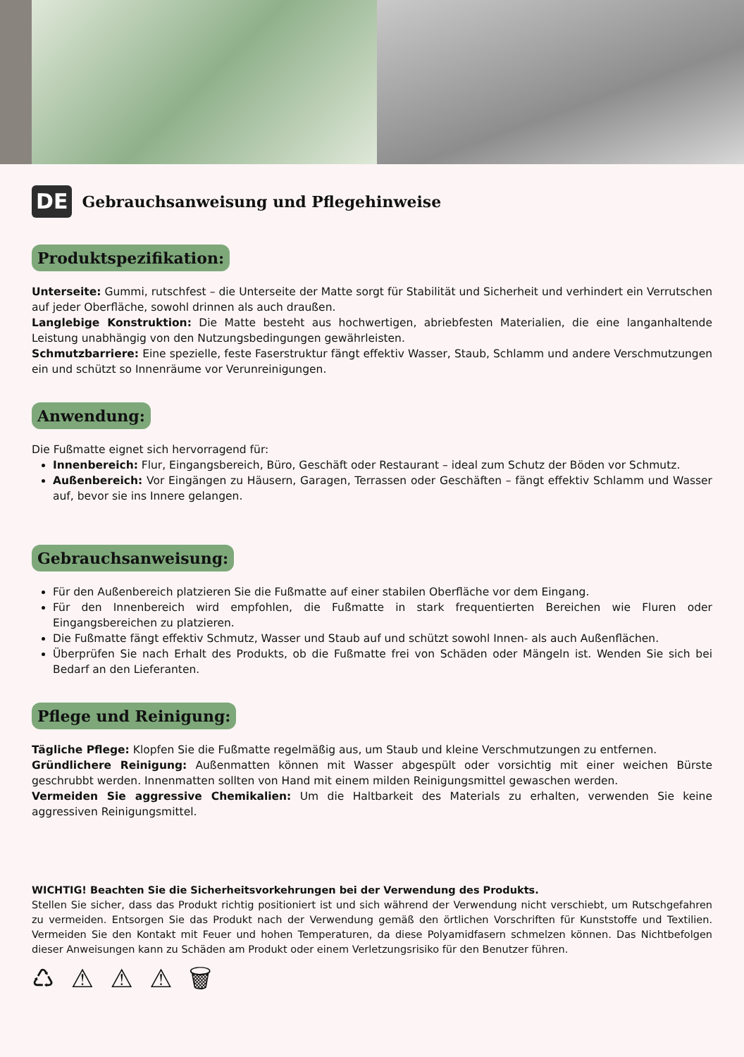DE
Gebrauchsanweisung und Pflegehinweise
Produktspezifikation:
Unterseite: Gummi, rutschfest – die Unterseite der Matte sorgt für Stabilität und Sicherheit und verhindert ein Verrutschen auf jeder Oberfläche, sowohl drinnen als auch draußen.
Langlebige Konstruktion: Die Matte besteht aus hochwertigen, abriebfesten Materialien, die eine langanhaltende Leistung unabhängig von den Nutzungsbedingungen gewährleisten.
Schmutzbarriere: Eine spezielle, feste Faserstruktur fängt effektiv Wasser, Staub, Schlamm und andere Verschmutzungen ein und schützt so Innenräume vor Verunreinigungen.
Anwendung:
Die Fußmatte eignet sich hervorragend für:
Innenbereich: Flur, Eingangsbereich, Büro, Geschäft oder Restaurant – ideal zum Schutz der Böden vor Schmutz.
Außenbereich: Vor Eingängen zu Häusern, Garagen, Terrassen oder Geschäften – fängt effektiv Schlamm und Wasser auf, bevor sie ins Innere gelangen.
Gebrauchsanweisung:
Für den Außenbereich platzieren Sie die Fußmatte auf einer stabilen Oberfläche vor dem Eingang.
Für den Innenbereich wird empfohlen, die Fußmatte in stark frequentierten Bereichen wie Fluren oder Eingangsbereichen zu platzieren.
Die Fußmatte fängt effektiv Schmutz, Wasser und Staub auf und schützt sowohl Innen- als auch Außenflächen.
Überprüfen Sie nach Erhalt des Produkts, ob die Fußmatte frei von Schäden oder Mängeln ist. Wenden Sie sich bei Bedarf an den Lieferanten.
Pflege und Reinigung:
Tägliche Pflege: Klopfen Sie die Fußmatte regelmäßig aus, um Staub und kleine Verschmutzungen zu entfernen.
Gründlichere Reinigung: Außenmatten können mit Wasser abgespült oder vorsichtig mit einer weichen Bürste geschrubbt werden. Innenmatten sollten von Hand mit einem milden Reinigungsmittel gewaschen werden.
Vermeiden Sie aggressive Chemikalien: Um die Haltbarkeit des Materials zu erhalten, verwenden Sie keine aggressiven Reinigungsmittel.
WICHTIG! Beachten Sie die Sicherheitsvorkehrungen bei der Verwendung des Produkts.
Stellen Sie sicher, dass das Produkt richtig positioniert ist und sich während der Verwendung nicht verschiebt, um Rutschgefahren zu vermeiden. Entsorgen Sie das Produkt nach der Verwendung gemäß den örtlichen Vorschriften für Kunststoffe und Textilien. Vermeiden Sie den Kontakt mit Feuer und hohen Temperaturen, da diese Polyamidfasern schmelzen können. Das Nichtbefolgen dieser Anweisungen kann zu Schäden am Produkt oder einem Verletzungsrisiko für den Benutzer führen.
♺ ⚠ ⚠ ⚠ 🗑